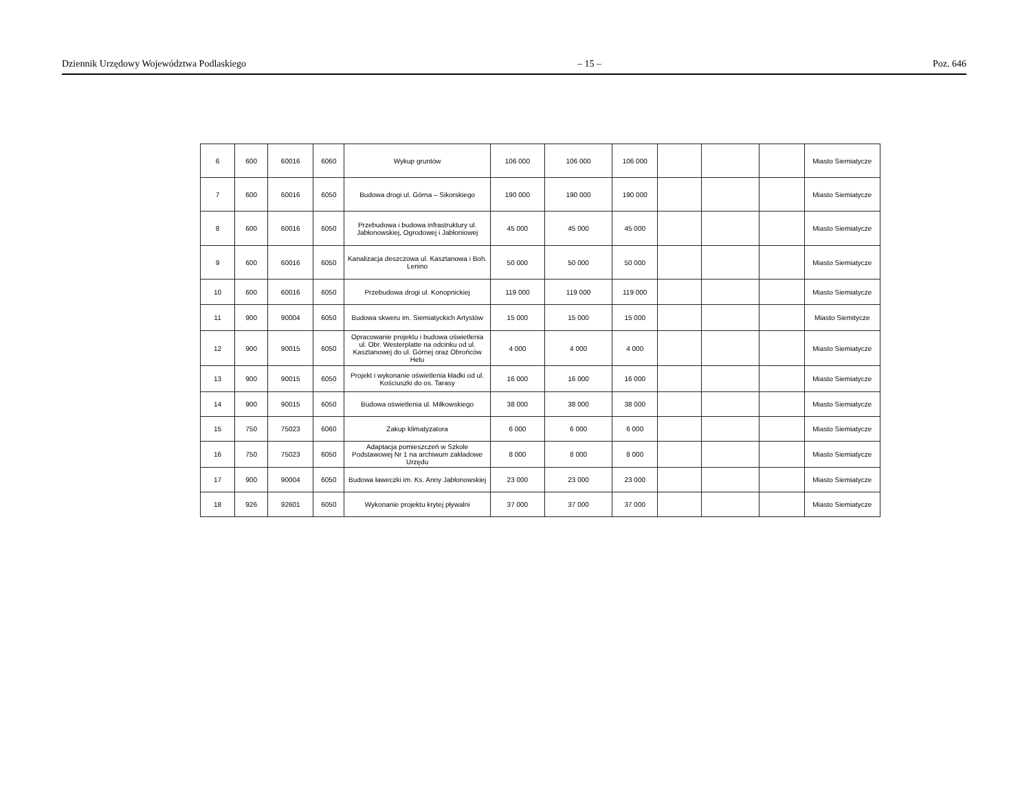Dziennik Urzędowy Województwa Podlaskiego – 15 – Poz. 646
| 6 | 600 | 60016 | 6060 | Wykup gruntów | 106 000 | 106 000 | 106 000 | | | | Miasto Siemiatycze |
| 7 | 600 | 60016 | 6050 | Budowa drogi ul. Górna – Sikorskiego | 190 000 | 190 000 | 190 000 | | | | Miasto Siemiatycze |
| 8 | 600 | 60016 | 6050 | Przebudowa i budowa infrastruktury ul. Jabłonowskiej, Ogrodowej i Jabłoniowej | 45 000 | 45 000 | 45 000 | | | | Miasto Siemiatycze |
| 9 | 600 | 60016 | 6050 | Kanalizacja deszczowa ul. Kasztanowa i Boh. Lenino | 50 000 | 50 000 | 50 000 | | | | Miasto Siemiatycze |
| 10 | 600 | 60016 | 6050 | Przebudowa drogi ul. Konopnickiej | 119 000 | 119 000 | 119 000 | | | | Miasto Siemiatycze |
| 11 | 900 | 90004 | 6050 | Budowa skweru im. Siemiatyckich Artystów | 15 000 | 15 000 | 15 000 | | | | Miasto Siemitycze |
| 12 | 900 | 90015 | 6050 | Opracowanie projektu i budowa oświetlenia ul. Obr. Westerplatte na odcinku od ul. Kasztanowej do ul. Górnej oraz Obrońców Helu | 4 000 | 4 000 | 4 000 | | | | Miasto Siemiatycze |
| 13 | 900 | 90015 | 6050 | Projekt i wykonanie oświetlenia kładki od ul. Kościuszki do os. Tarasy | 16 000 | 16 000 | 16 000 | | | | Miasto Siemiatycze |
| 14 | 900 | 90015 | 6050 | Budowa oświetlenia ul. Miłkowskiego | 38 000 | 38 000 | 38 000 | | | | Miasto Siemiatycze |
| 15 | 750 | 75023 | 6060 | Zakup klimatyzatora | 6 000 | 6 000 | 6 000 | | | | Miasto Siemiatycze |
| 16 | 750 | 75023 | 6050 | Adaptacja pomieszczeń w Szkole Podstawowej Nr 1 na archiwum zakładowe Urzędu | 8 000 | 8 000 | 8 000 | | | | Miasto Siemiatycze |
| 17 | 900 | 90004 | 6050 | Budowa ławeczki im. Ks. Anny Jabłonowskiej | 23 000 | 23 000 | 23 000 | | | | Miasto Siemiatycze |
| 18 | 926 | 92601 | 6050 | Wykonanie projektu krytej pływalni | 37 000 | 37 000 | 37 000 | | | | Miasto Siemiatycze |